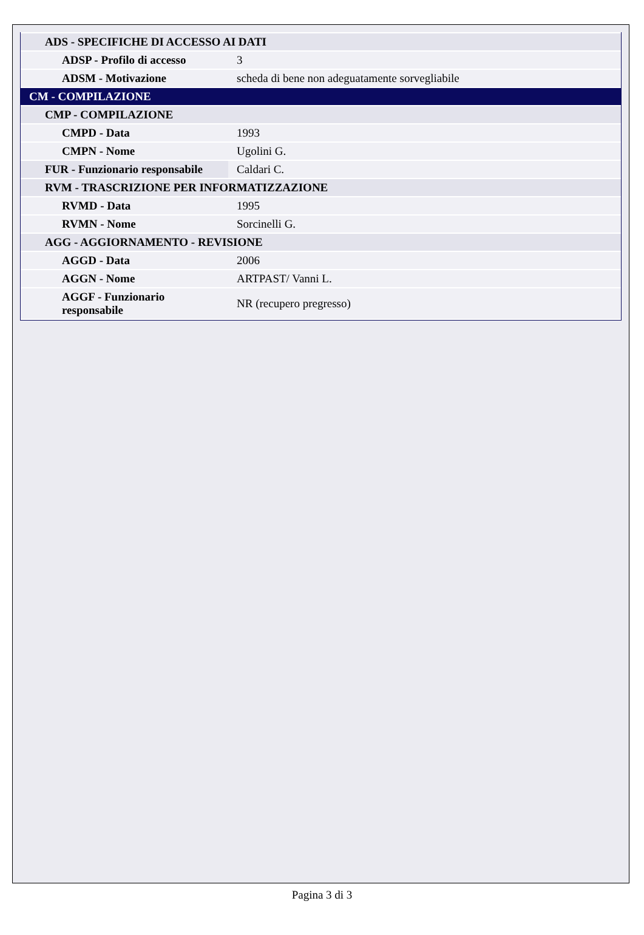| ADS - SPECIFICHE DI ACCESSO AI DATI | |
| ADSP - Profilo di accesso | 3 |
| ADSM - Motivazione | scheda di bene non adeguatamente sorvegliabile |
| CM - COMPILAZIONE | |
| CMP - COMPILAZIONE | |
| CMPD - Data | 1993 |
| CMPN - Nome | Ugolini G. |
| FUR - Funzionario responsabile | Caldari C. |
| RVM - TRASCRIZIONE PER INFORMATIZZAZIONE | |
| RVMD - Data | 1995 |
| RVMN - Nome | Sorcinelli G. |
| AGG - AGGIORNAMENTO - REVISIONE | |
| AGGD - Data | 2006 |
| AGGN - Nome | ARTPAST/ Vanni L. |
| AGGF - Funzionario responsabile | NR (recupero pregresso) |
Pagina 3 di 3